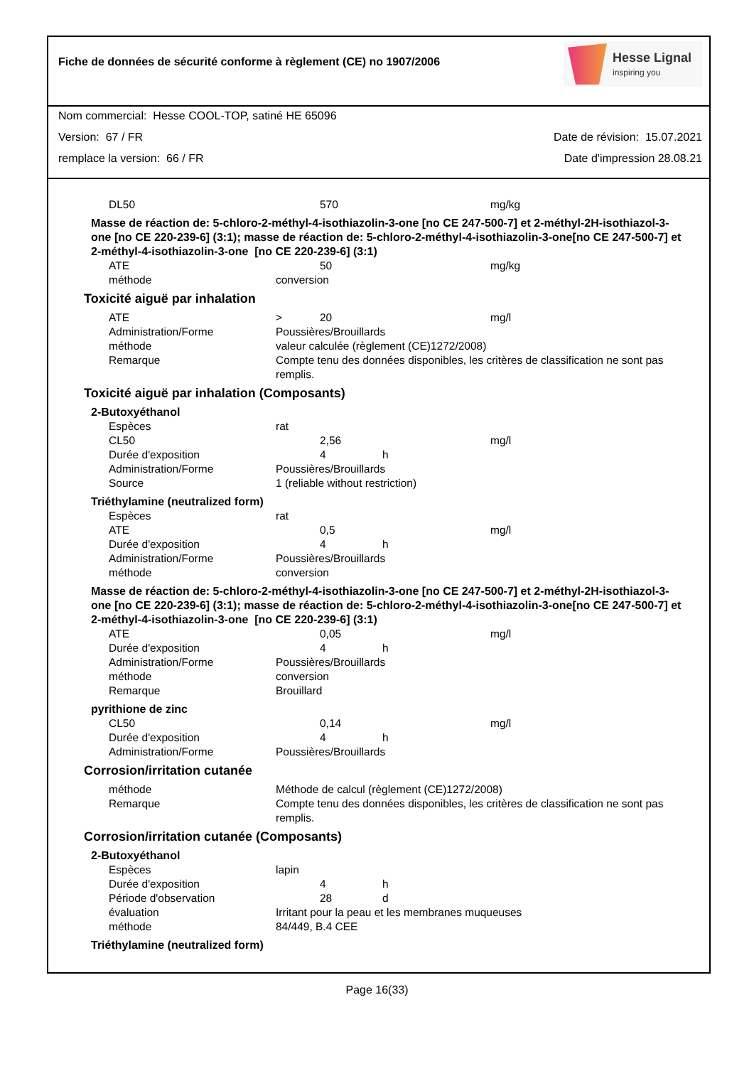Fiche de données de sécurité conforme à règlement (CE) no 1907/2006
Hesse Lignal
inspiring you
Nom commercial: Hesse COOL-TOP, satiné HE 65096
Version: 67 / FR Date de révision: 15.07.2021
remplace la version: 66 / FR Date d'impression 28.08.21
| DL50 | | 570 | | mg/kg |
Masse de réaction de: 5-chloro-2-méthyl-4-isothiazolin-3-one [no CE 247-500-7] et 2-méthyl-2H-isothiazol-3-one [no CE 220-239-6] (3:1); masse de réaction de: 5-chloro-2-méthyl-4-isothiazolin-3-one[no CE 247-500-7] et 2-méthyl-4-isothiazolin-3-one [no CE 220-239-6] (3:1)
| ATE | | 50 | | mg/kg |
| méthode | conversion | | | |
Toxicité aiguë par inhalation
| ATE | > | 20 | | mg/l |
| Administration/Forme | Poussières/Brouillards | | | |
| méthode | valeur calculée (règlement (CE)1272/2008) | | | |
| Remarque | Compte tenu des données disponibles, les critères de classification ne sont pas remplis. | | | |
Toxicité aiguë par inhalation (Composants)
2-Butoxyéthanol
| Espèces | rat | | | |
| CL50 | | 2,56 | | mg/l |
| Durée d'exposition | | 4 | h | |
| Administration/Forme | Poussières/Brouillards | | | |
| Source | 1 (reliable without restriction) | | | |
Triéthylamine (neutralized form)
| Espèces | rat | | | |
| ATE | | 0,5 | | mg/l |
| Durée d'exposition | | 4 | h | |
| Administration/Forme | Poussières/Brouillards | | | |
| méthode | conversion | | | |
Masse de réaction de: 5-chloro-2-méthyl-4-isothiazolin-3-one [no CE 247-500-7] et 2-méthyl-2H-isothiazol-3-one [no CE 220-239-6] (3:1); masse de réaction de: 5-chloro-2-méthyl-4-isothiazolin-3-one[no CE 247-500-7] et 2-méthyl-4-isothiazolin-3-one [no CE 220-239-6] (3:1)
| ATE | | 0,05 | | mg/l |
| Durée d'exposition | | 4 | h | |
| Administration/Forme | Poussières/Brouillards | | | |
| méthode | conversion | | | |
| Remarque | Brouillard | | | |
pyrithione de zinc
| CL50 | | 0,14 | | mg/l |
| Durée d'exposition | | 4 | h | |
| Administration/Forme | Poussières/Brouillards | | | |
Corrosion/irritation cutanée
| méthode | Méthode de calcul (règlement (CE)1272/2008) |
| Remarque | Compte tenu des données disponibles, les critères de classification ne sont pas remplis. |
Corrosion/irritation cutanée (Composants)
2-Butoxyéthanol
| Espèces | lapin | | | |
| Durée d'exposition | | 4 | h | |
| Période d'observation | | 28 | d | |
| évaluation | Irritant pour la peau et les membranes muqueuses | | | |
| méthode | 84/449, B.4 CEE | | | |
Triéthylamine (neutralized form)
Page 16(33)